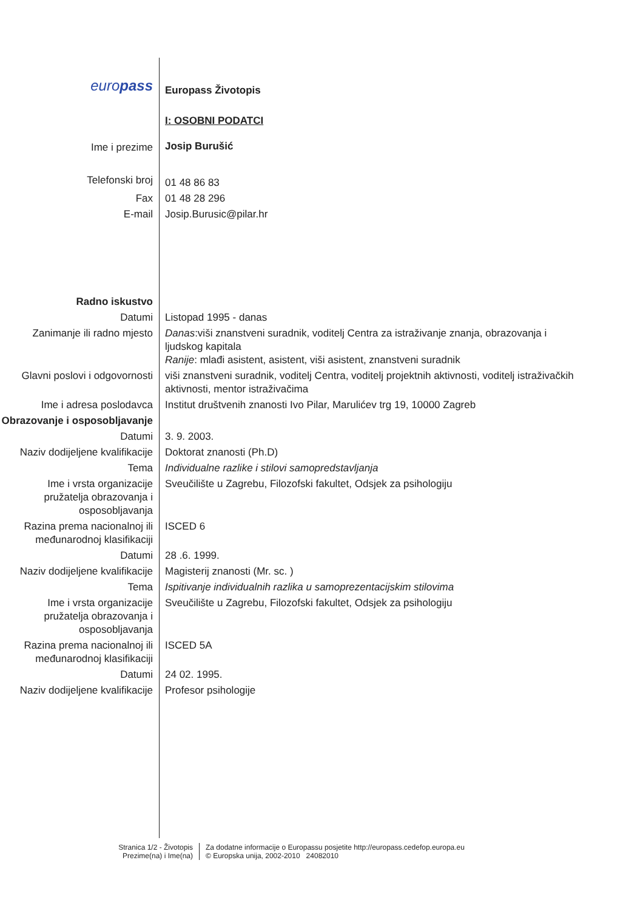| euro pass | Europass Životopis |
| | I: OSOBNI PODATCI |
| Ime i prezime | Josip Burušić |
| Telefonski broj | 01 48 86 83 |
| Fax | 01 48 28 296 |
| E-mail | Josip.Burusic@pilar.hr |
| Radno iskustvo | |
| Datumi | Listopad 1995 - danas |
| Zanimanje ili radno mjesto | Danas :viši znanstveni suradnik, voditelj Centra za istraživanje znanja, obrazovanja i ljudskog kapitala Ranije : mlađi asistent, asistent, viši asistent, znanstveni suradnik |
| Glavni poslovi i odgovornosti | viši znanstveni suradnik, voditelj Centra, voditelj projektnih aktivnosti, voditelj istraživačkih aktivnosti, mentor istraživačima |
| Ime i adresa poslodavca | Institut društvenih znanosti Ivo Pilar, Marulićev trg 19, 10000 Zagreb |
| Obrazovanje i osposobljavanje | |
| Datumi | 3. 9. 2003. |
| Naziv dodijeljene kvalifikacije | Doktorat znanosti (Ph.D) |
| Tema | Individualne razlike i stilovi samopredstavljanja |
| Ime i vrsta organizacije pružatelja obrazovanja i osposobljavanja | Sveučilište u Zagrebu, Filozofski fakultet, Odsjek za psihologiju |
| Razina prema nacionalnoj ili međunarodnoj klasifikaciji | ISCED 6 |
| Datumi | 28 .6. 1999. |
| Naziv dodijeljene kvalifikacije | Magisterij znanosti (Mr. sc. ) |
| Tema | Ispitivanje individualnih razlika u samoprezentacijskim stilovima |
| Ime i vrsta organizacije pružatelja obrazovanja i osposobljavanja | Sveučilište u Zagrebu, Filozofski fakultet, Odsjek za psihologiju |
| Razina prema nacionalnoj ili međunarodnoj klasifikaciji | ISCED 5A |
| Datumi | 24 02. 1995. |
| Naziv dodijeljene kvalifikacije | Profesor psihologije |
Stranica 1/2 - Životopis
Prezime(na) i Ime(na)
Za dodatne informacije o Europassu posjetite http://europass.cedefop.europa.eu
© Europska unija, 2002-2010 24082010